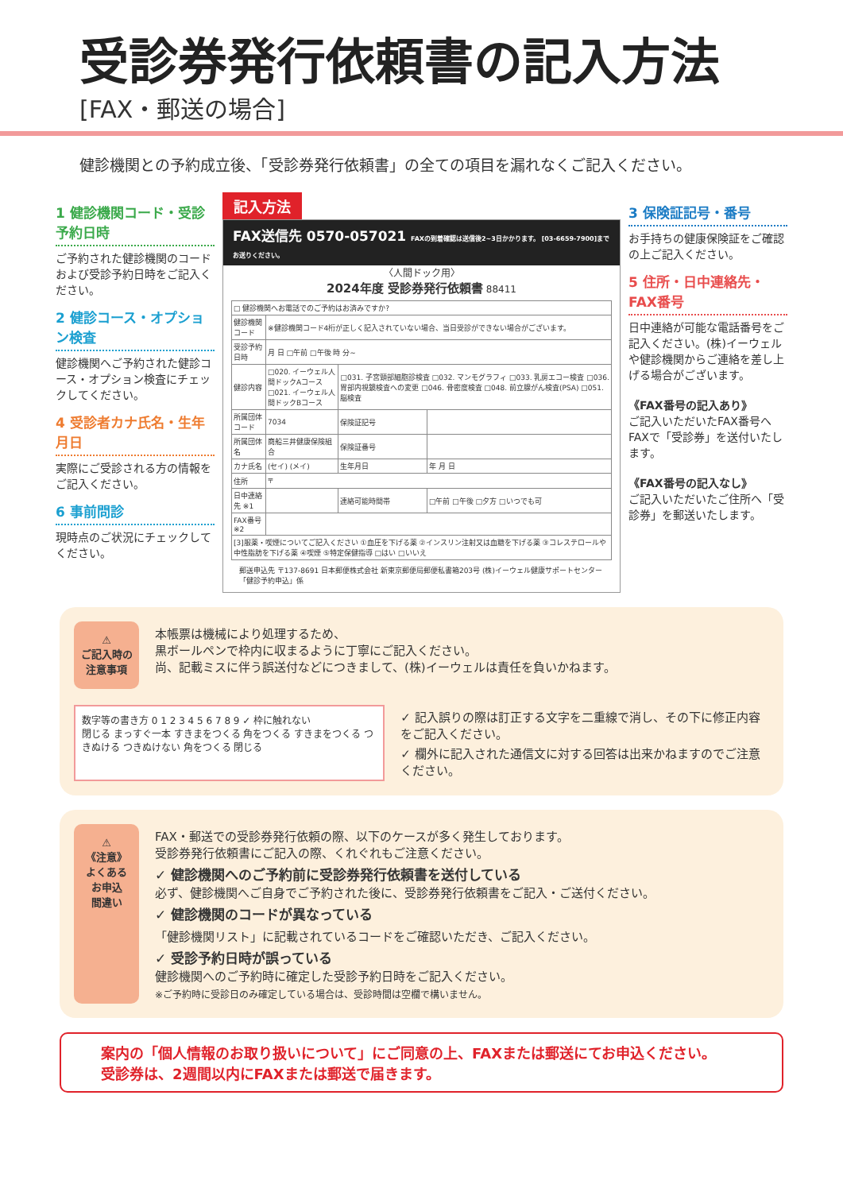受診券発行依頼書の記入方法
[FAX・郵送の場合]
健診機関との予約成立後、「受診券発行依頼書」の全ての項目を漏れなくご記入ください。
1 健診機関コード・受診予約日時
ご予約された健診機関のコードおよび受診予約日時をご記入ください。
2 健診コース・オプション検査
健診機関へご予約された健診コース・オプション検査にチェックしてください。
4 受診者カナ氏名・生年月日
実際にご受診される方の情報をご記入ください。
6 事前問診
現時点のご状況にチェックしてください。
記入方法
FAX送信先 0570-057021 FAXの到着確認は送信後2~3日かかります。 [03-6659-7900]までお送りください。
〈人間ドック用〉
2024年度 受診券発行依頼書 88411
| □ 健診機関へお電話でのご予約はお済みですか? | | | |
| 健診機関コード | ※健診機関コード4桁が正しく記入されていない場合、当日受診ができない場合がございます。 | | |
| 受診予約日時 | 月 日 □午前 □午後 時 分~ | | |
| 健診内容 | □020. イーウェル人間ドックAコース □021. イーウェル人間ドックBコース | □031. 子宮頸部細胞診検査 □032. マンモグラフィ □033. 乳房エコー検査 □036. 胃部内視鏡検査への変更 □046. 骨密度検査 □048. 前立腺がん検査(PSA) □051. 脳検査 | |
| 所属団体コード | 7034 | 保険証記号 | |
| 所属団体名 | 商船三井健康保険組合 | 保険証番号 | |
| カナ氏名 | (セイ) (メイ) | 生年月日 | 年 月 日 |
| 住所 | 〒 | | |
| 日中連絡先 ※1 | | 連絡可能時間帯 | □午前 □午後 □夕方 □いつでも可 |
| FAX番号 ※2 | | | |
| [3]服薬・喫煙についてご記入ください ①血圧を下げる薬 ②インスリン注射又は血糖を下げる薬 ③コレステロールや中性脂肪を下げる薬 ④喫煙 ⑤特定保健指導 □はい □いいえ | | | |
郵送申込先 〒137-8691 日本郵便株式会社 新東京郵便局郵便私書箱203号 (株)イーウェル健康サポートセンター「健診予約申込」係
3 保険証記号・番号
お手持ちの健康保険証をご確認の上ご記入ください。
5 住所・日中連絡先・FAX番号
日中連絡が可能な電話番号をご記入ください。(株)イーウェルや健診機関からご連絡を差し上げる場合がございます。
《FAX番号の記入あり》
ご記入いただいたFAX番号へFAXで「受診券」を送付いたします。
《FAX番号の記入なし》
ご記入いただいたご住所へ「受診券」を郵送いたします。
⚠
ご記入時の注意事項
本帳票は機械により処理するため、
黒ボールペンで枠内に収まるように丁寧にご記入ください。
尚、記載ミスに伴う誤送付などにつきまして、(株)イーウェルは責任を負いかねます。
数字等の書き方 0 1 2 3 4 5 6 7 8 9 ✓ 枠に触れない
閉じる まっすぐ一本 すきまをつくる 角をつくる すきまをつくる つきぬける つきぬけない 角をつくる 閉じる
✓ 記入誤りの際は訂正する文字を二重線で消し、その下に修正内容をご記入ください。
✓ 欄外に記入された通信文に対する回答は出来かねますのでご注意ください。
⚠
《注意》
よくある
お申込
間違い
FAX・郵送での受診券発行依頼の際、以下のケースが多く発生しております。
受診券発行依頼書にご記入の際、くれぐれもご注意ください。
✓ 健診機関へのご予約前に受診券発行依頼書を送付している
必ず、健診機関へご自身でご予約された後に、受診券発行依頼書をご記入・ご送付ください。
✓ 健診機関のコードが異なっている
「健診機関リスト」に記載されているコードをご確認いただき、ご記入ください。
✓ 受診予約日時が誤っている
健診機関へのご予約時に確定した受診予約日時をご記入ください。
※ご予約時に受診日のみ確定している場合は、受診時間は空欄で構いません。
案内の「個人情報のお取り扱いについて」にご同意の上、FAXまたは郵送にてお申込ください。
受診券は、2週間以内にFAXまたは郵送で届きます。